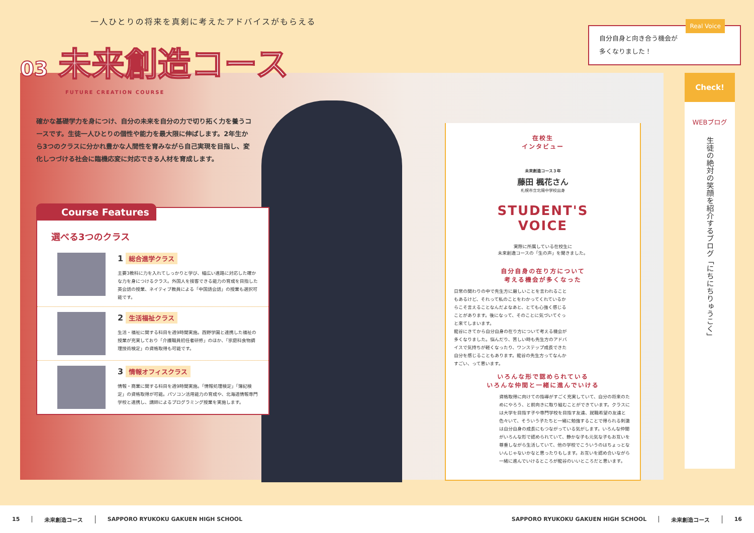一人ひとりの将来を真剣に考えたアドバイスがもらえる
03 未来創造コース
FUTURE CREATION COURSE
確かな基礎学力を身につけ、自分の未来を自分の力で切り拓く力を養うコースです。生徒一人ひとりの個性や能力を最大限に伸ばします。2年生から3つのクラスに分かれ豊かな人間性を育みながら自己実現を目指し、変化しつづける社会に臨機応変に対応できる人材を育成します。
Course Features
選べる3つのクラス
1
総合進学クラス
主要3教科に力を入れてしっかりと学び、幅広い進路に対応した確かな力を身につけるクラス。外国人を接客できる能力の育成を目指した英会話の授業、ネイティブ教員による「中国語会話」の授業も選択可能です。
2
生活福祉クラス
生活・福祉に関する科目を週9時間実施。西野学園と連携した福祉の授業が充実しており「介護職員初任者研修」のほか、「家庭科食物調理技術検定」の資格取得も可能です。
3
情報オフィスクラス
情報・商業に関する科目を週9時間実施。「情報処理検定」「簿記検定」の資格取得が可能。パソコン活用能力の育成や、北海道情報専門学校と連携し、講師によるプログラミング授業を実施します。
Real Voice
自分自身と向き合う機会が
多くなりました！
在校生
インタビュー
未来創造コース３年
藤田 楓花さん
札幌市立北陽中学校出身
STUDENT'S
VOICE
実際に所属している在校生に
未来創造コースの「生の声」を聞きました。
自分自身の在り方について
考える機会が多くなった
日常の関わりの中で先生方に厳しいことを言われることもあるけど、それって私のことをわかってくれているからこそ言えることなんだよなあと、とても心強く感じることがあります。後になって、そのことに気づいてぐっと来てしまいます。
龍谷にきてから自分自身の在り方について考える機会が多くなりました。悩んだり、苦しい時も先生方のアドバイスで気持ちが軽くなったり、ワンステップ成長できた自分を感じることもあります。龍谷の先生方ってなんかすごい、って思います。
いろんな形で認められている
いろんな仲間と一緒に進んでいける
資格取得に向けての指導がすごく充実していて、自分の将来のためにやろう、と前向きに取り組むことができています。クラスには大学を目指す子や専門学校を目指す友達、就職希望の友達と色々いて、そういう子たちと一緒に勉強することで得られる刺激は自分自身の成長にもつながっている気がします。いろんな仲間がいろんな形で認められていて、静かな子も元気な子もお互いを尊重しながら生活していて、他の学校でこういうのはちょっとないんじゃないかなと思ったりもします。お互いを認め合いながら一緒に進んでいけるところが龍谷のいいところだと思います。
Check!
WEBブログ
生徒の絶対の笑顔を紹介するブログ「にちにちりゅうこく」
15 未来創造コース SAPPORO RYUKOKU GAKUEN HIGH SCHOOL SAPPORO RYUKOKU GAKUEN HIGH SCHOOL 未来創造コース 16